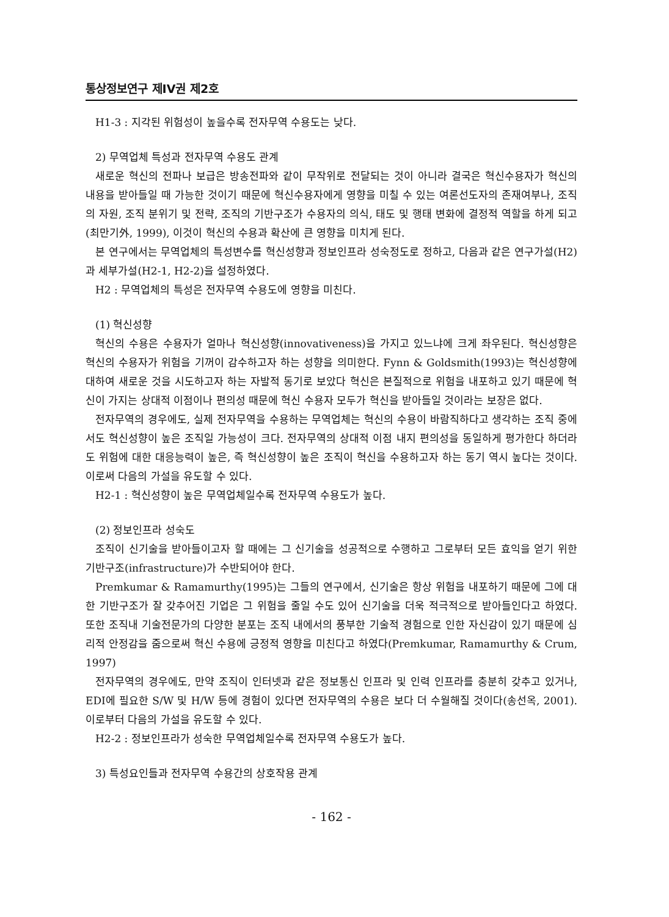통상정보연구 제IV권 제2호
H1-3 : 지각된 위험성이 높을수록 전자무역 수용도는 낮다.
2) 무역업체 특성과 전자무역 수용도 관계
새로운 혁신의 전파나 보급은 방송전파와 같이 무작위로 전달되는 것이 아니라 결국은 혁신수용자가 혁신의 내용을 받아들일 때 가능한 것이기 때문에 혁신수용자에게 영향을 미칠 수 있는 여론선도자의 존재여부나, 조직의 자원, 조직 분위기 및 전략, 조직의 기반구조가 수용자의 의식, 태도 및 행태 변화에 결정적 역할을 하게 되고(최만기外, 1999), 이것이 혁신의 수용과 확산에 큰 영향을 미치게 된다.
본 연구에서는 무역업체의 특성변수를 혁신성향과 정보인프라 성숙정도로 정하고, 다음과 같은 연구가설(H2)과 세부가설(H2-1, H2-2)을 설정하였다.
H2 : 무역업체의 특성은 전자무역 수용도에 영향을 미친다.
(1) 혁신성향
혁신의 수용은 수용자가 얼마나 혁신성향(innovativeness)을 가지고 있느냐에 크게 좌우된다. 혁신성향은 혁신의 수용자가 위험을 기꺼이 감수하고자 하는 성향을 의미한다. Fynn & Goldsmith(1993)는 혁신성향에 대하여 새로운 것을 시도하고자 하는 자발적 동기로 보았다 혁신은 본질적으로 위험을 내포하고 있기 때문에 혁신이 가지는 상대적 이점이나 편의성 때문에 혁신 수용자 모두가 혁신을 받아들일 것이라는 보장은 없다.
전자무역의 경우에도, 실제 전자무역을 수용하는 무역업체는 혁신의 수용이 바람직하다고 생각하는 조직 중에서도 혁신성향이 높은 조직일 가능성이 크다. 전자무역의 상대적 이점 내지 편의성을 동일하게 평가한다 하더라도 위험에 대한 대응능력이 높은, 즉 혁신성향이 높은 조직이 혁신을 수용하고자 하는 동기 역시 높다는 것이다. 이로써 다음의 가설을 유도할 수 있다.
H2-1 : 혁신성향이 높은 무역업체일수록 전자무역 수용도가 높다.
(2) 정보인프라 성숙도
조직이 신기술을 받아들이고자 할 때에는 그 신기술을 성공적으로 수행하고 그로부터 모든 효익을 얻기 위한 기반구조(infrastructure)가 수반되어야 한다.
Premkumar & Ramamurthy(1995)는 그들의 연구에서, 신기술은 항상 위험을 내포하기 때문에 그에 대한 기반구조가 잘 갖추어진 기업은 그 위험을 줄일 수도 있어 신기술을 더욱 적극적으로 받아들인다고 하였다. 또한 조직내 기술전문가의 다양한 분포는 조직 내에서의 풍부한 기술적 경험으로 인한 자신감이 있기 때문에 심리적 안정감을 줌으로써 혁신 수용에 긍정적 영향을 미친다고 하였다(Premkumar, Ramamurthy & Crum, 1997)
전자무역의 경우에도, 만약 조직이 인터넷과 같은 정보통신 인프라 및 인력 인프라를 충분히 갖추고 있거나, EDI에 필요한 S/W 및 H/W 등에 경험이 있다면 전자무역의 수용은 보다 더 수월해질 것이다(송선옥, 2001). 이로부터 다음의 가설을 유도할 수 있다.
H2-2 : 정보인프라가 성숙한 무역업체일수록 전자무역 수용도가 높다.
3) 특성요인들과 전자무역 수용간의 상호작용 관계
- 162 -